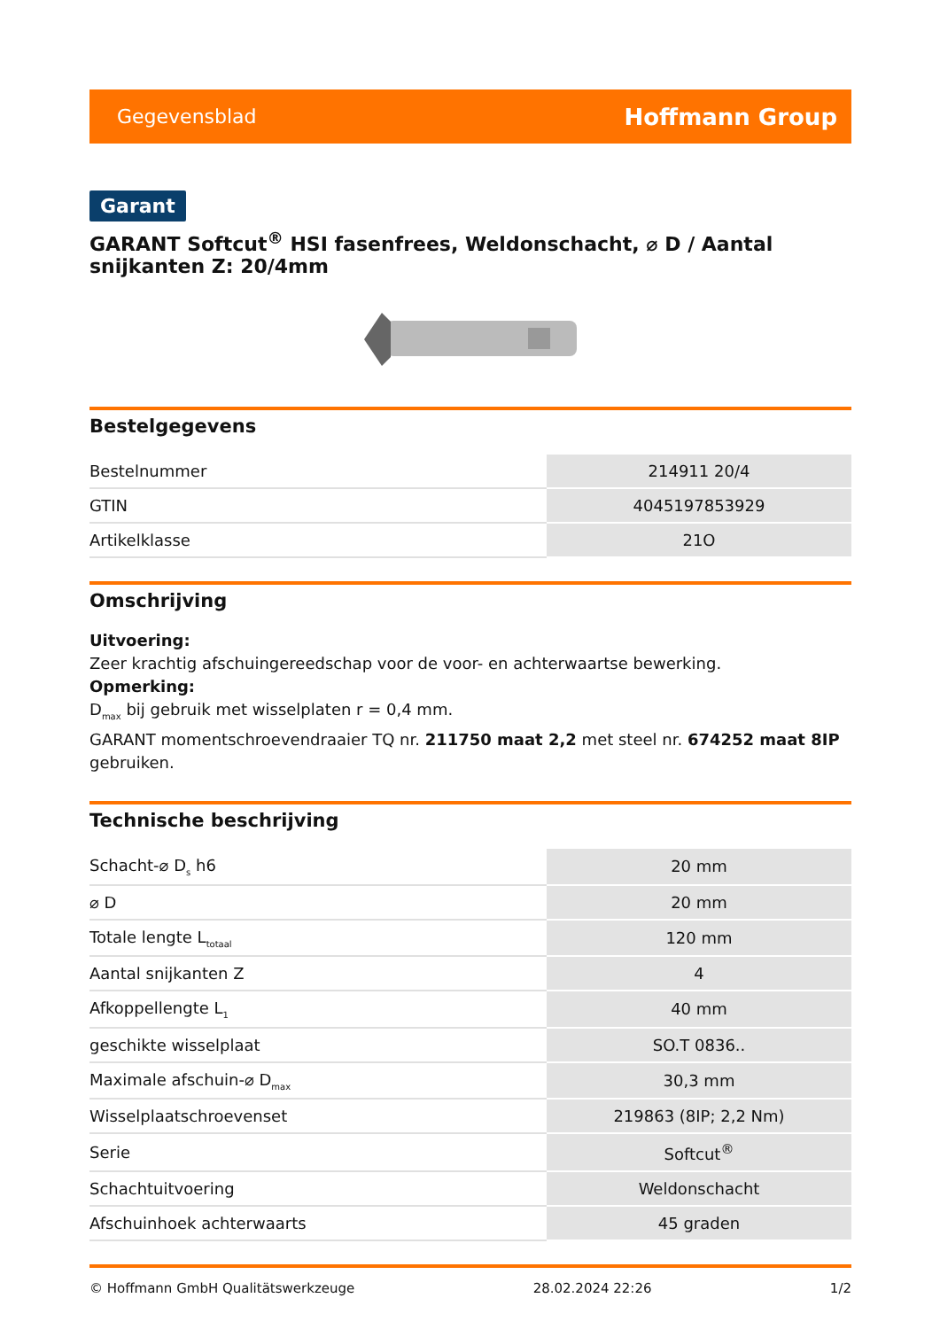Gegevensblad Hoffmann Group
Garant
GARANT Softcut<sup>®</sup> HSI fasenfrees, Weldonschacht, ⌀ D / Aantal snijkanten Z: 20/4mm
Bestelgegevens
| Bestelnummer | 214911 20/4 |
| GTIN | 4045197853929 |
| Artikelklasse | 21O |
Omschrijving
Uitvoering:
Zeer krachtig afschuingereedschap voor de voor- en achterwaartse bewerking.
Opmerking:
D<sub>max</sub> bij gebruik met wisselplaten r = 0,4 mm.
GARANT momentschroevendraaier TQ nr. 211750 maat 2,2 met steel nr. 674252 maat 8IP gebruiken.
Technische beschrijving
| Schacht-⌀ D<sub>s</sub> h6 | 20 mm |
| ⌀ D | 20 mm |
| Totale lengte L<sub>totaal</sub> | 120 mm |
| Aantal snijkanten Z | 4 |
| Afkoppellengte L<sub>1</sub> | 40 mm |
| geschikte wisselplaat | SO.T 0836.. |
| Maximale afschuin-⌀ D<sub>max</sub> | 30,3 mm |
| Wisselplaatschroevenset | 219863 (8IP; 2,2 Nm) |
| Serie | Softcut<sup>®</sup> |
| Schachtuitvoering | Weldonschacht |
| Afschuinhoek achterwaarts | 45 graden |
© Hoffmann GmbH Qualitätswerkzeuge 28.02.2024 22:26 1/2